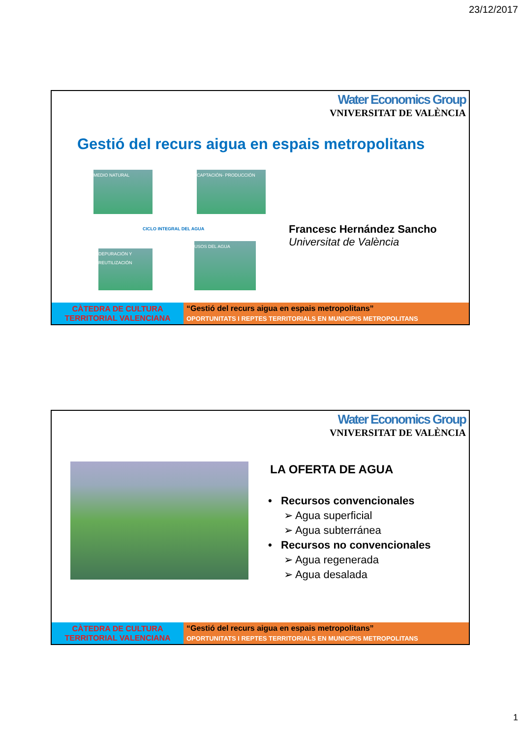23/12/2017
Water Economics Group
VNIVERSITAT DE VALÈNCIA
Gestió del recurs aigua en espais metropolitans
MEDIO NATURAL
CAPTACIÓN- PRODUCCIÓN
CICLO INTEGRAL DEL AGUA
DEPURACIÓN Y REUTILIZACIÓN
USOS DEL AGUA
Francesc Hernández Sancho
Universitat de València
CÀTEDRA DE CULTURA TERRITORIAL VALENCIANA
“Gestió del recurs aigua en espais metropolitans”
OPORTUNITATS I REPTES TERRITORIALS EN MUNICIPIS METROPOLITANS
Water Economics Group
VNIVERSITAT DE VALÈNCIA
LA OFERTA DE AGUA
• Recursos convencionales
➢ Agua superficial
➢ Agua subterránea
• Recursos no convencionales
➢ Agua regenerada
➢ Agua desalada
CÀTEDRA DE CULTURA TERRITORIAL VALENCIANA
“Gestió del recurs aigua en espais metropolitans”
OPORTUNITATS I REPTES TERRITORIALS EN MUNICIPIS METROPOLITANS
1